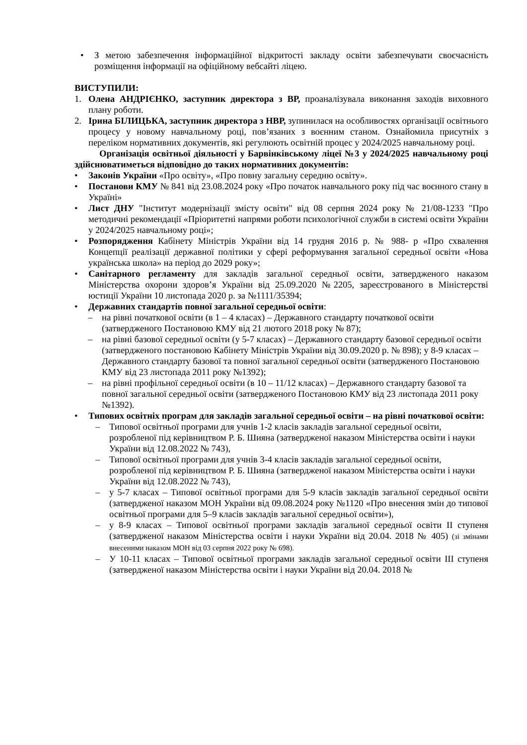• З метою забезпечення інформаційної відкритості закладу освіти забезпечувати своєчасність розміщення інформації на офіційному вебсайті ліцею.
ВИСТУПИЛИ:
1. Олена АНДРІЄНКО, заступник директора з ВР, проаналізувала виконання заходів виховного плану роботи.
2. Ірина БІЛИЦЬКА, заступник директора з НВР, зупинилася на особливостях організації освітнього процесу у новому навчальному році, пов’язаних з воєнним станом. Ознайомила присутніх з переліком нормативних документів, які регулюють освітній процес у 2024/2025 навчальному році.
Організація освітньої діяльності у Барвінківському ліцеї №3 у 2024/2025 навчальному році здійснюватиметься відповідно до таких нормативних документів:
• Законів України «Про освіту», «Про повну загальну середню освіту».
• Постанови КМУ № 841 від 23.08.2024 року «Про початок навчального року під час воєнного стану в Україні»
• Лист ДНУ "Інститут модернізації змісту освіти" від 08 серпня 2024 року № 21/08-1233 "Про методичні рекомендації «Пріоритетні напрями роботи психологічної служби в системі освіти України у 2024/2025 навчальному році»;
• Розпорядження Кабінету Міністрів України від 14 грудня 2016 р. № 988- р «Про схвалення Концепції реалізації державної політики у сфері реформування загальної середньої освіти «Нова українська школа» на період до 2029 року»;
• Санітарного регламенту для закладів загальної середньої освіти, затвердженого наказом Міністерства охорони здоров’я України від 25.09.2020 №2205, зареєстрованого в Міністерстві юстиції України 10 листопада 2020 р. за №1111/35394;
• Державних стандартів повної загальної середньої освіти:
– на рівні початкової освіти (в 1 – 4 класах) – Державного стандарту початкової освіти (затвердженого Постановою КМУ від 21 лютого 2018 року № 87);
– на рівні базової середньої освіти (у 5-7 класах) – Державного стандарту базової середньої освіти (затвердженого постановою Кабінету Міністрів України від 30.09.2020 р. № 898); у 8-9 класах – Державного стандарту базової та повної загальної середньої освіти (затвердженого Постановою КМУ від 23 листопада 2011 року №1392);
– на рівні профільної середньої освіти (в 10 – 11/12 класах) – Державного стандарту базової та повної загальної середньої освіти (затвердженого Постановою КМУ від 23 листопада 2011 року №1392).
• Типових освітніх програм для закладів загальної середньої освіти – на рівні початкової освіти:
– Типової освітньої програми для учнів 1-2 класів закладів загальної середньої освіти, розробленої під керівництвом Р. Б. Шияна (затвердженої наказом Міністерства освіти і науки України від 12.08.2022 № 743),
– Типової освітньої програми для учнів 3-4 класів закладів загальної середньої освіти, розробленої під керівництвом Р. Б. Шияна (затвердженої наказом Міністерства освіти і науки України від 12.08.2022 № 743),
– у 5-7 класах – Типової освітньої програми для 5-9 класів закладів загальної середньої освіти (затвердженої наказом МОН України від 09.08.2024 року №1120 «Про внесення змін до типової освітньої програми для 5–9 класів закладів загальної середньої освіти»),
– у 8-9 класах – Типової освітньої програми закладів загальної середньої освіти ІІ ступеня (затвердженої наказом Міністерства освіти і науки України від 20.04. 2018 № 405) (зі змінами внесеними наказом МОН від 03 серпня 2022 року № 698).
– У 10-11 класах – Типової освітньої програми закладів загальної середньої освіти ІІІ ступеня (затвердженої наказом Міністерства освіти і науки України від 20.04. 2018 №